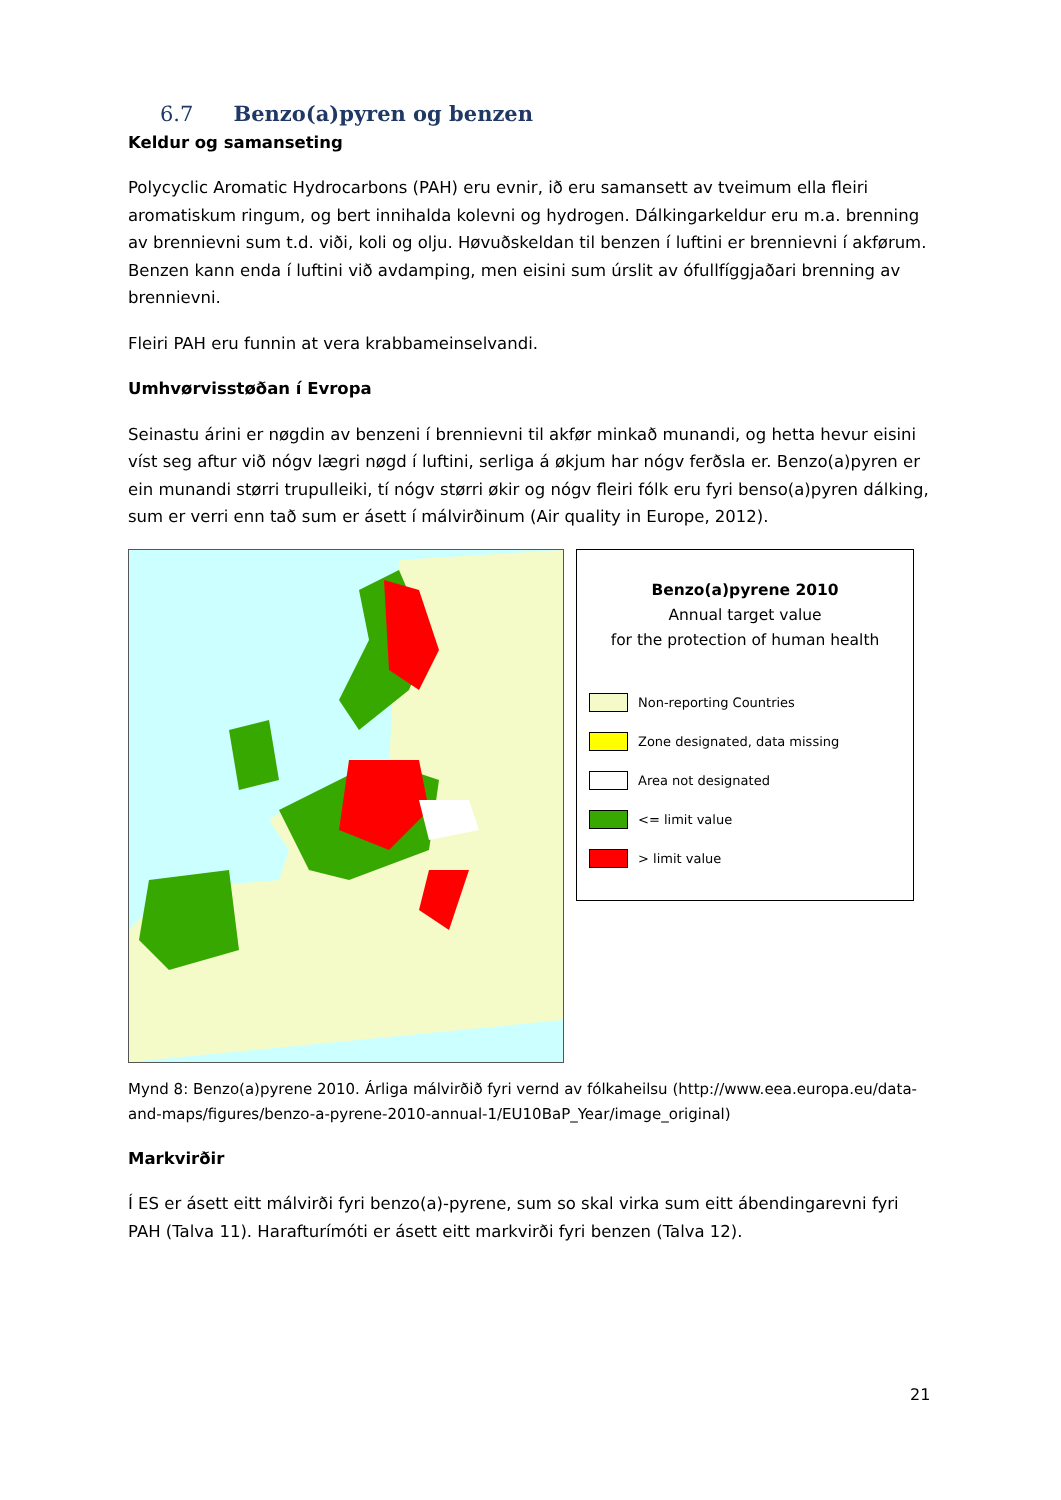6.7 Benzo(a)pyren og benzen
Keldur og samanseting
Polycyclic Aromatic Hydrocarbons (PAH) eru evnir, ið eru samansett av tveimum ella fleiri aromatiskum ringum, og bert innihalda kolevni og hydrogen. Dálkingarkeldur eru m.a. brenning av brennievni sum t.d. viði, koli og olju. Høvuðskeldan til benzen í luftini er brennievni í akførum. Benzen kann enda í luftini við avdamping, men eisini sum úrslit av ófullfíggjaðari brenning av brennievni.
Fleiri PAH eru funnin at vera krabbameinselvandi.
Umhvørvisstøðan í Evropa
Seinastu árini er nøgdin av benzeni í brennievni til akfør minkað munandi, og hetta hevur eisini víst seg aftur við nógv lægri nøgd í luftini, serliga á økjum har nógv ferðsla er. Benzo(a)pyren er ein munandi størri trupulleiki, tí nógv størri økir og nógv fleiri fólk eru fyri benso(a)pyren dálking, sum er verri enn tað sum er ásett í málvirðinum (Air quality in Europe, 2012).
Benzo(a)pyrene 2010
Annual target value
for the protection of human health
Non-reporting Countries
Zone designated, data missing
Area not designated
<= limit value
> limit value
Mynd 8: Benzo(a)pyrene 2010. Árliga málvirðið fyri vernd av fólkaheilsu (http://www.eea.europa.eu/data-and-maps/figures/benzo-a-pyrene-2010-annual-1/EU10BaP_Year/image_original)
Markvirðir
Í ES er ásett eitt málvirði fyri benzo(a)-pyrene, sum so skal virka sum eitt ábendingarevni fyri PAH (Talva 11). Harafturímóti er ásett eitt markvirði fyri benzen (Talva 12).
21